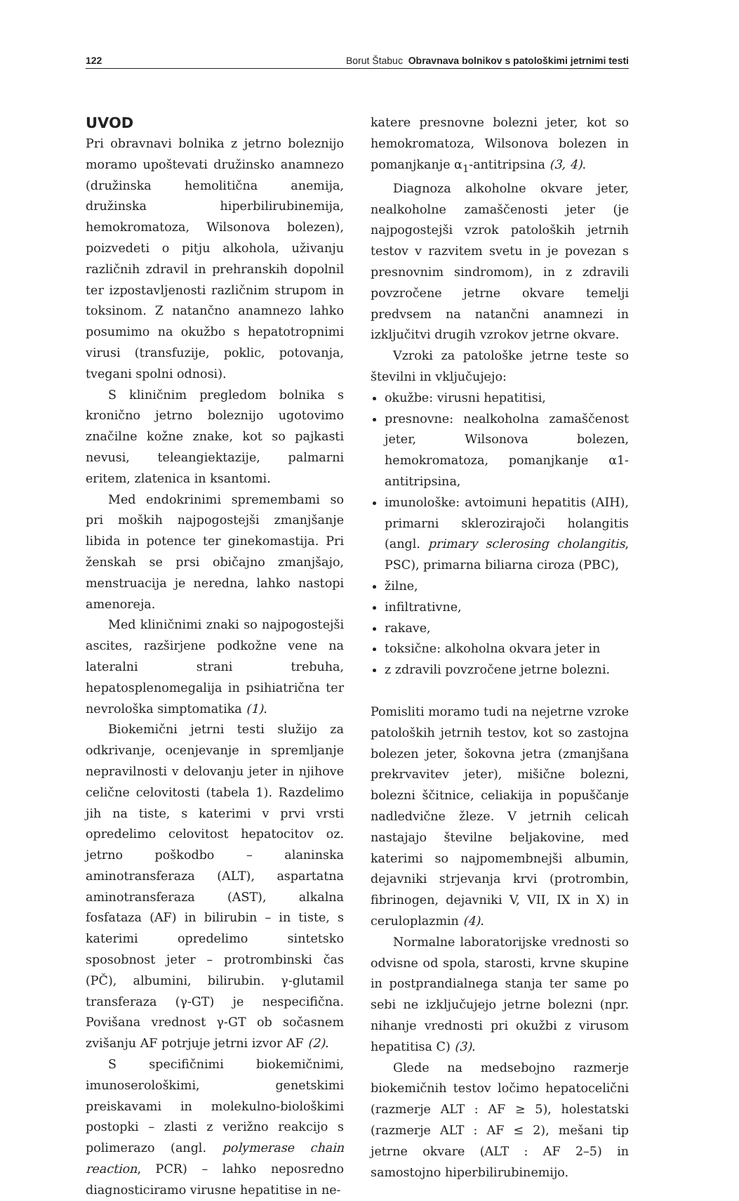122 Borut Štabuc Obravnava bolnikov s patološkimi jetrnimi testi
UVOD
Pri obravnavi bolnika z jetrno boleznijo moramo upoštevati družinsko anamnezo (družinska hemolitična anemija, družinska hiperbilirubinemija, hemokromatoza, Wilsonova bolezen), poizvedeti o pitju alkohola, uživanju različnih zdravil in prehranskih dopolnil ter izpostavljenosti različnim strupom in toksinom. Z natančno anamnezo lahko posumimo na okužbo s hepatotropnimi virusi (transfuzije, poklic, potovanja, tvegani spolni odnosi).
S kliničnim pregledom bolnika s kronično jetrno boleznijo ugotovimo značilne kožne znake, kot so pajkasti nevusi, teleangiektazije, palmarni eritem, zlatenica in ksantomi.
Med endokrinimi spremembami so pri moških najpogostejši zmanjšanje libida in potence ter ginekomastija. Pri ženskah se prsi običajno zmanjšajo, menstruacija je neredna, lahko nastopi amenoreja.
Med kliničnimi znaki so najpogostejši ascites, razširjene podkožne vene na lateralni strani trebuha, hepatosplenomegalija in psihiatrična ter nevrološka simptomatika (1).
Biokemični jetrni testi služijo za odkrivanje, ocenjevanje in spremljanje nepravilnosti v delovanju jeter in njihove celične celovitosti (tabela 1). Razdelimo jih na tiste, s katerimi v prvi vrsti opredelimo celovitost hepatocitov oz. jetrno poškodbo – alaninska aminotransferaza (ALT), aspartatna aminotransferaza (AST), alkalna fosfataza (AF) in bilirubin – in tiste, s katerimi opredelimo sintetsko sposobnost jeter – protrombinski čas (PČ), albumini, bilirubin. γ-glutamil transferaza (γ-GT) je nespecifična. Povišana vrednost γ-GT ob sočasnem zvišanju AF potrjuje jetrni izvor AF (2).
S specifičnimi biokemičnimi, imunoserološkimi, genetskimi preiskavami in molekulno-biološkimi postopki – zlasti z verižno reakcijo s polimerazo (angl. polymerase chain reaction, PCR) – lahko neposredno diagnosticiramo virusne hepatitise in ne-
katere presnovne bolezni jeter, kot so hemokromatoza, Wilsonova bolezen in pomanjkanje α<sub>1</sub>-antitripsina (3, 4).
Diagnoza alkoholne okvare jeter, nealkoholne zamaščenosti jeter (je najpogostejši vzrok patoloških jetrnih testov v razvitem svetu in je povezan s presnovnim sindromom), in z zdravili povzročene jetrne okvare temelji predvsem na natančni anamnezi in izključitvi drugih vzrokov jetrne okvare.
Vzroki za patološke jetrne teste so številni in vključujejo:
okužbe: virusni hepatitisi,
presnovne: nealkoholna zamaščenost jeter, Wilsonova bolezen, hemokromatoza, pomanjkanje α1-antitripsina,
imunološke: avtoimuni hepatitis (AIH), primarni sklerozirajoči holangitis (angl. primary sclerosing cholangitis, PSC), primarna biliarna ciroza (PBC),
žilne,
infiltrativne,
rakave,
toksične: alkoholna okvara jeter in
z zdravili povzročene jetrne bolezni.
Pomisliti moramo tudi na nejetrne vzroke patoloških jetrnih testov, kot so zastojna bolezen jeter, šokovna jetra (zmanjšana prekrvavitev jeter), mišične bolezni, bolezni ščitnice, celiakija in popuščanje nadledvične žleze. V jetrnih celicah nastajajo številne beljakovine, med katerimi so najpomembnejši albumin, dejavniki strjevanja krvi (protrombin, fibrinogen, dejavniki V, VII, IX in X) in ceruloplazmin (4).
Normalne laboratorijske vrednosti so odvisne od spola, starosti, krvne skupine in postprandialnega stanja ter same po sebi ne izključujejo jetrne bolezni (npr. nihanje vrednosti pri okužbi z virusom hepatitisa C) (3).
Glede na medsebojno razmerje biokemičnih testov ločimo hepatocelični (razmerje ALT : AF ≥ 5), holestatski (razmerje ALT : AF ≤ 2), mešani tip jetrne okvare (ALT : AF 2–5) in samostojno hiperbilirubinemijo.